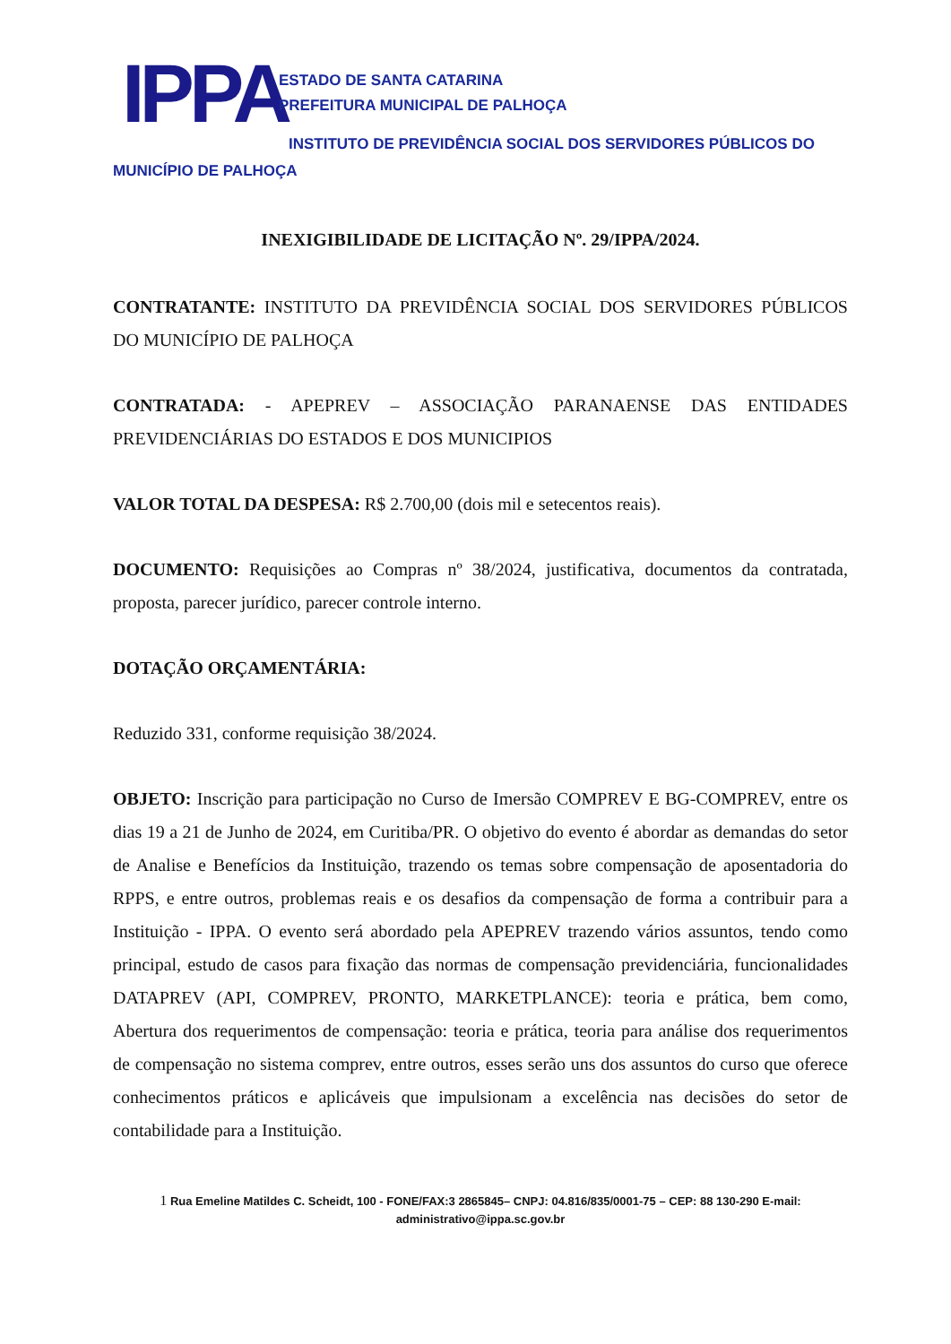IPPA
ESTADO DE SANTA CATARINA
PREFEITURA MUNICIPAL DE PALHOÇA
INSTITUTO DE PREVIDÊNCIA SOCIAL DOS SERVIDORES PÚBLICOS DO
MUNICÍPIO DE PALHOÇA
INEXIGIBILIDADE DE LICITAÇÃO Nº. 29/IPPA/2024.
CONTRATANTE: INSTITUTO DA PREVIDÊNCIA SOCIAL DOS SERVIDORES PÚBLICOS DO MUNICÍPIO DE PALHOÇA
CONTRATADA: - APEPREV – ASSOCIAÇÃO PARANAENSE DAS ENTIDADES PREVIDENCIÁRIAS DO ESTADOS E DOS MUNICIPIOS
VALOR TOTAL DA DESPESA: R$ 2.700,00 (dois mil e setecentos reais).
DOCUMENTO: Requisições ao Compras nº 38/2024, justificativa, documentos da contratada, proposta, parecer jurídico, parecer controle interno.
DOTAÇÃO ORÇAMENTÁRIA:
Reduzido 331, conforme requisição 38/2024.
OBJETO: Inscrição para participação no Curso de Imersão COMPREV E BG-COMPREV, entre os dias 19 a 21 de Junho de 2024, em Curitiba/PR. O objetivo do evento é abordar as demandas do setor de Analise e Benefícios da Instituição, trazendo os temas sobre compensação de aposentadoria do RPPS, e entre outros, problemas reais e os desafios da compensação de forma a contribuir para a Instituição - IPPA. O evento será abordado pela APEPREV trazendo vários assuntos, tendo como principal, estudo de casos para fixação das normas de compensação previdenciária, funcionalidades DATAPREV (API, COMPREV, PRONTO, MARKETPLANCE): teoria e prática, bem como, Abertura dos requerimentos de compensação: teoria e prática, teoria para análise dos requerimentos de compensação no sistema comprev, entre outros, esses serão uns dos assuntos do curso que oferece conhecimentos práticos e aplicáveis que impulsionam a excelência nas decisões do setor de contabilidade para a Instituição.
1 Rua Emeline Matildes C. Scheidt, 100 - FONE/FAX:3 2865845– CNPJ: 04.816/835/0001-75 – CEP: 88 130-290 E-mail:
administrativo@ippa.sc.gov.br